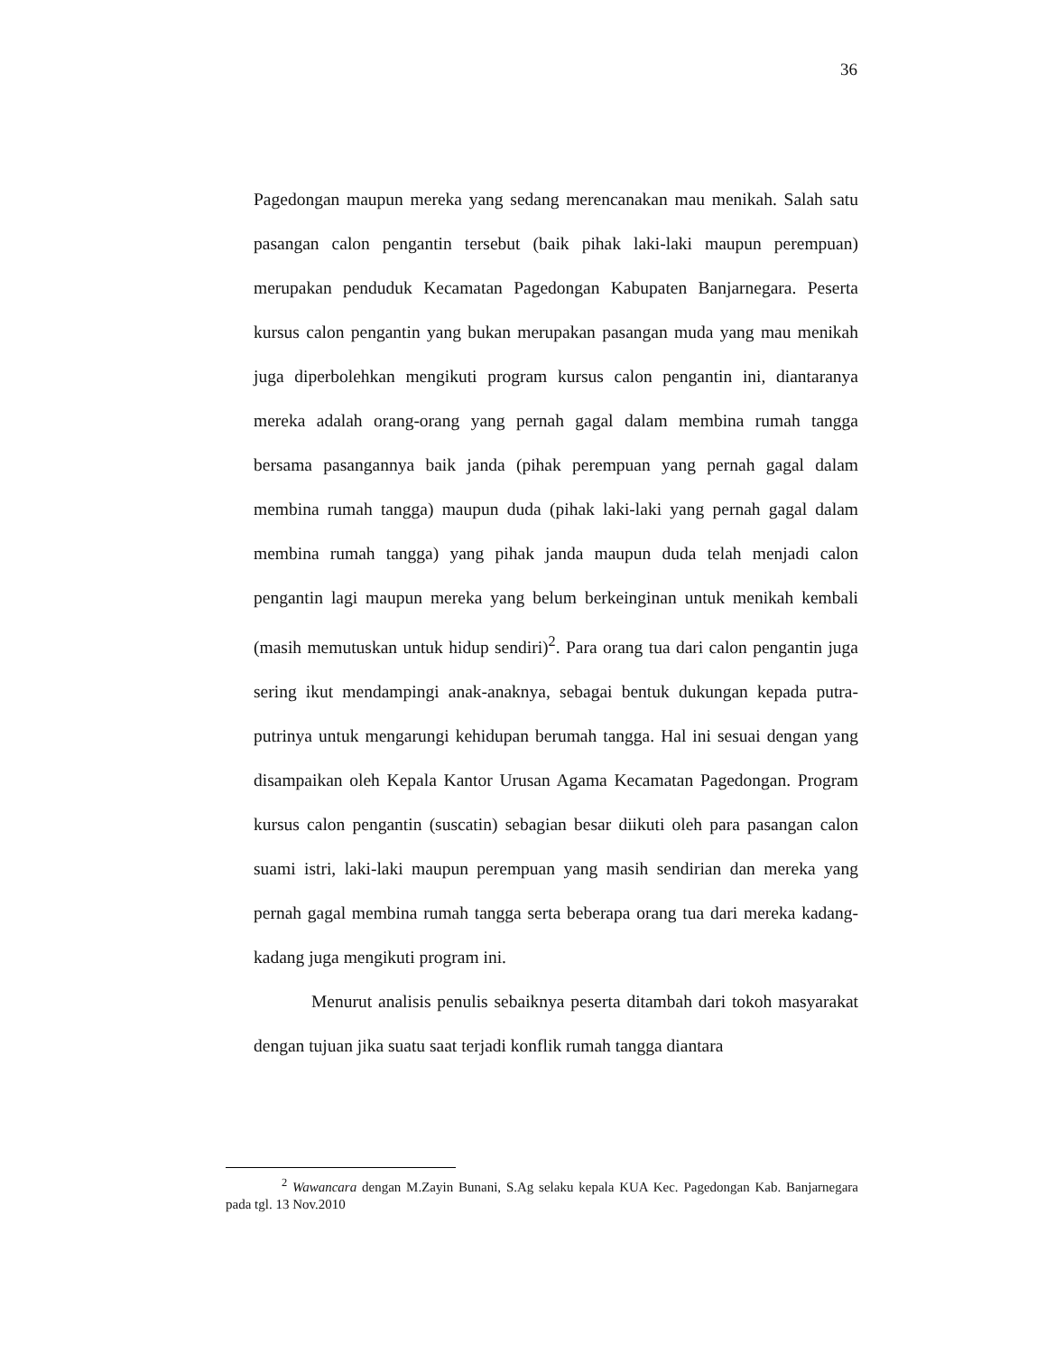36
Pagedongan maupun mereka yang sedang merencanakan mau menikah. Salah satu pasangan calon pengantin tersebut (baik pihak laki-laki maupun perempuan) merupakan penduduk Kecamatan Pagedongan Kabupaten Banjarnegara. Peserta kursus calon pengantin yang bukan merupakan pasangan muda yang mau menikah juga diperbolehkan mengikuti program kursus calon pengantin ini, diantaranya mereka adalah orang-orang yang pernah gagal dalam membina rumah tangga bersama pasangannya baik janda (pihak perempuan yang pernah gagal dalam membina rumah tangga) maupun duda (pihak laki-laki yang pernah gagal dalam membina rumah tangga) yang pihak janda maupun duda telah menjadi calon pengantin lagi maupun mereka yang belum berkeinginan untuk menikah kembali (masih memutuskan untuk hidup sendiri)<sup>2</sup>. Para orang tua dari calon pengantin juga sering ikut mendampingi anak-anaknya, sebagai bentuk dukungan kepada putra-putrinya untuk mengarungi kehidupan berumah tangga. Hal ini sesuai dengan yang disampaikan oleh Kepala Kantor Urusan Agama Kecamatan Pagedongan. Program kursus calon pengantin (suscatin) sebagian besar diikuti oleh para pasangan calon suami istri, laki-laki maupun perempuan yang masih sendirian dan mereka yang pernah gagal membina rumah tangga serta beberapa orang tua dari mereka kadang-kadang juga mengikuti program ini.
Menurut analisis penulis sebaiknya peserta ditambah dari tokoh masyarakat dengan tujuan jika suatu saat terjadi konflik rumah tangga diantara
<sup>2</sup> Wawancara dengan M.Zayin Bunani, S.Ag selaku kepala KUA Kec. Pagedongan Kab. Banjarnegara pada tgl. 13 Nov.2010